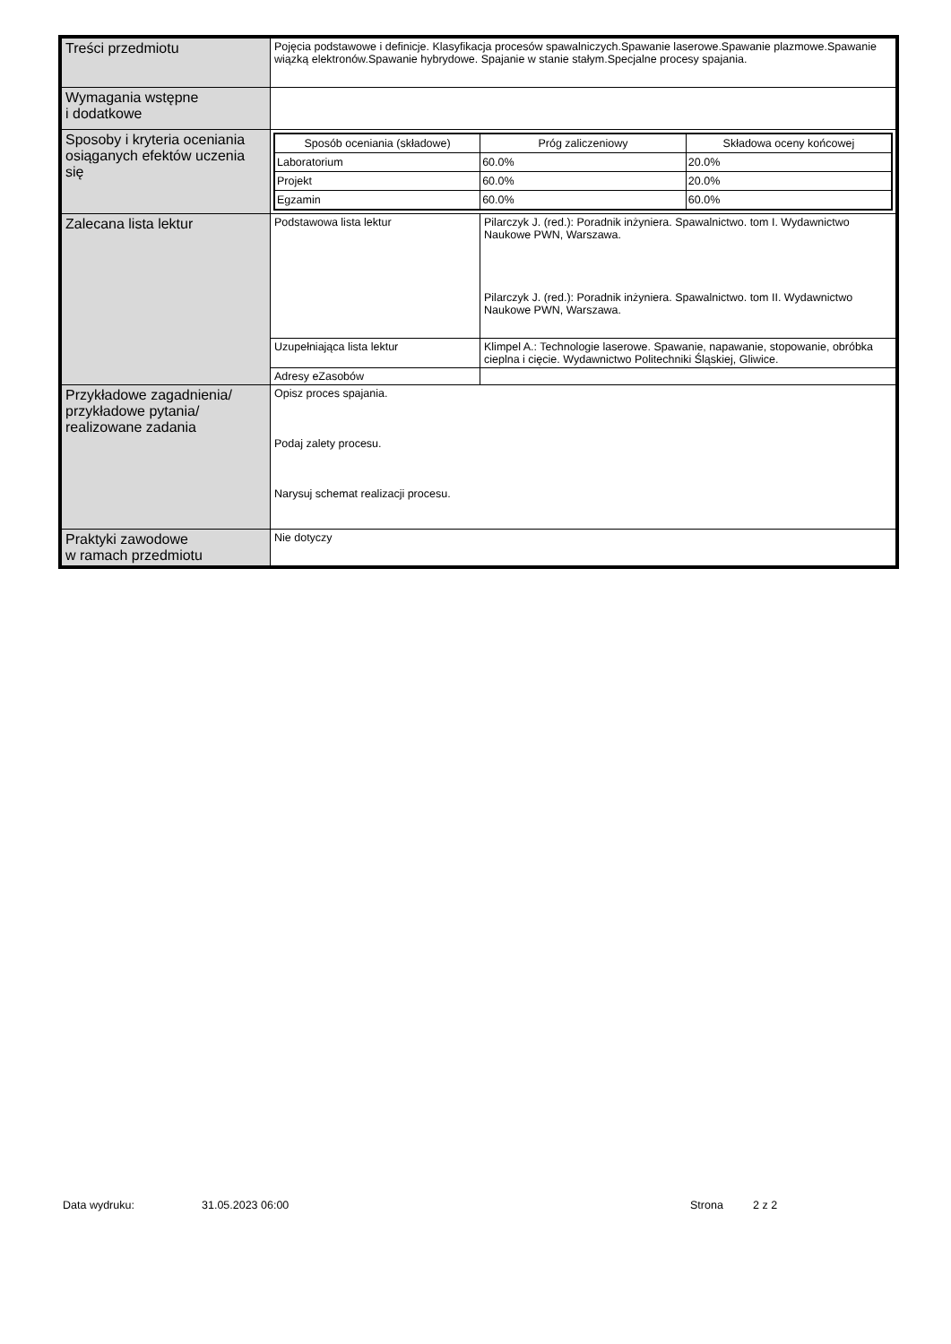| Treści przedmiotu | Pojęcia podstawowe i definicje. Klasyfikacja procesów spawalniczych.Spawanie laserowe.Spawanie plazmowe.Spawanie wiązką elektronów.Spawanie hybrydowe. Spajanie w stanie stałym.Specjalne procesy spajania. |
| Wymagania wstępne i dodatkowe | |
| Sposoby i kryteria oceniania osiąganych efektów uczenia się | / Sposób oceniania (składowe) / Próg zaliczeniowy / Składowa oceny końcowej / / --- / --- / --- / / Laboratorium / 60.0% / 20.0% / / Projekt / 60.0% / 20.0% / / Egzamin / 60.0% / 60.0% / |
| Zalecana lista lektur | / Podstawowa lista lektur / Pilarczyk J. (red.): Poradnik inżyniera. Spawalnictwo. tom I. Wydawnictwo Naukowe PWN, Warszawa. Pilarczyk J. (red.): Poradnik inżyniera. Spawalnictwo. tom II. Wydawnictwo Naukowe PWN, Warszawa. / / Uzupełniająca lista lektur / Klimpel A.: Technologie laserowe. Spawanie, napawanie, stopowanie, obróbka cieplna i cięcie. Wydawnictwo Politechniki Śląskiej, Gliwice. / / Adresy eZasobów / / |
| Przykładowe zagadnienia/ przykładowe pytania/ realizowane zadania | Opisz proces spajania. Podaj zalety procesu. Narysuj schemat realizacji procesu. |
| Praktyki zawodowe w ramach przedmiotu | Nie dotyczy |
Data wydruku: 31.05.2023 06:00 Strona 2 z 2